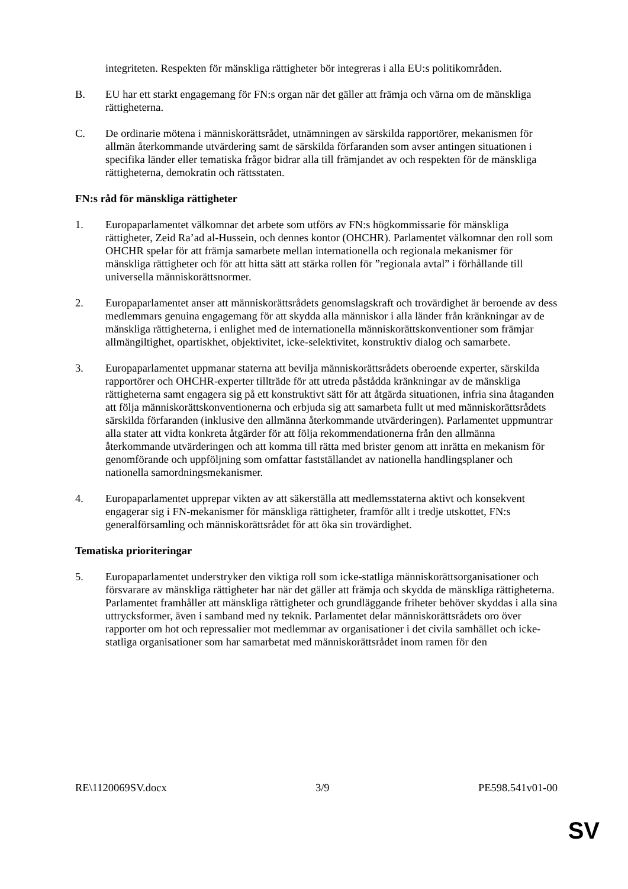integriteten. Respekten för mänskliga rättigheter bör integreras i alla EU:s politikområden.
B. EU har ett starkt engagemang för FN:s organ när det gäller att främja och värna om de mänskliga rättigheterna.
C. De ordinarie mötena i människorättsrådet, utnämningen av särskilda rapportörer, mekanismen för allmän återkommande utvärdering samt de särskilda förfaranden som avser antingen situationen i specifika länder eller tematiska frågor bidrar alla till främjandet av och respekten för de mänskliga rättigheterna, demokratin och rättsstaten.
FN:s råd för mänskliga rättigheter
1. Europaparlamentet välkomnar det arbete som utförs av FN:s högkommissarie för mänskliga rättigheter, Zeid Ra’ad al-Hussein, och dennes kontor (OHCHR). Parlamentet välkomnar den roll som OHCHR spelar för att främja samarbete mellan internationella och regionala mekanismer för mänskliga rättigheter och för att hitta sätt att stärka rollen för ”regionala avtal” i förhållande till universella människorättsnormer.
2. Europaparlamentet anser att människorättsrådets genomslagskraft och trovärdighet är beroende av dess medlemmars genuina engagemang för att skydda alla människor i alla länder från kränkningar av de mänskliga rättigheterna, i enlighet med de internationella människorättskonventioner som främjar allmängiltighet, opartiskhet, objektivitet, icke-selektivitet, konstruktiv dialog och samarbete.
3. Europaparlamentet uppmanar staterna att bevilja människorättsrådets oberoende experter, särskilda rapportörer och OHCHR-experter tillträde för att utreda påstådda kränkningar av de mänskliga rättigheterna samt engagera sig på ett konstruktivt sätt för att åtgärda situationen, infria sina åtaganden att följa människorättskonventionerna och erbjuda sig att samarbeta fullt ut med människorättsrådets särskilda förfaranden (inklusive den allmänna återkommande utvärderingen). Parlamentet uppmuntrar alla stater att vidta konkreta åtgärder för att följa rekommendationerna från den allmänna återkommande utvärderingen och att komma till rätta med brister genom att inrätta en mekanism för genomförande och uppföljning som omfattar fastställandet av nationella handlingsplaner och nationella samordningsmekanismer.
4. Europaparlamentet upprepar vikten av att säkerställa att medlemsstaterna aktivt och konsekvent engagerar sig i FN-mekanismer för mänskliga rättigheter, framför allt i tredje utskottet, FN:s generalförsamling och människorättsrådet för att öka sin trovärdighet.
Tematiska prioriteringar
5. Europaparlamentet understryker den viktiga roll som icke-statliga människorättsorganisationer och försvarare av mänskliga rättigheter har när det gäller att främja och skydda de mänskliga rättigheterna. Parlamentet framhåller att mänskliga rättigheter och grundläggande friheter behöver skyddas i alla sina uttrycksformer, även i samband med ny teknik. Parlamentet delar människorättsrådets oro över rapporter om hot och repressalier mot medlemmar av organisationer i det civila samhället och icke-statliga organisationer som har samarbetat med människorättsrådet inom ramen för den
RE\1120069SV.docx 3/9 PE598.541v01-00
SV